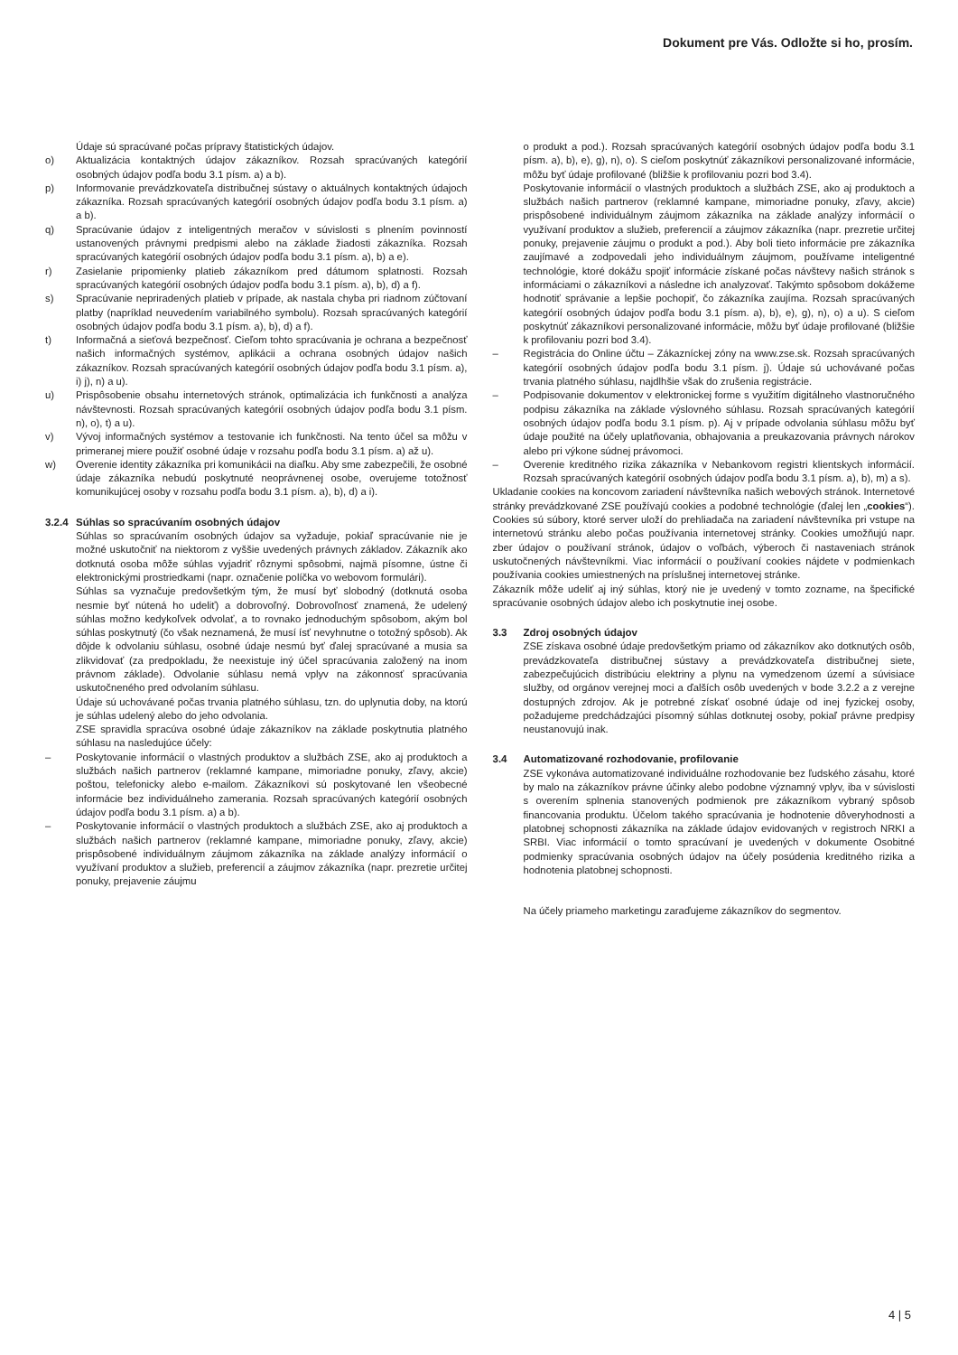Dokument pre Vás. Odložte si ho, prosím.
Údaje sú spracúvané počas prípravy štatistických údajov.
o) Aktualizácia kontaktných údajov zákazníkov. Rozsah spracúvaných kategórií osobných údajov podľa bodu 3.1 písm. a) a b).
p) Informovanie prevádzkovateľa distribučnej sústavy o aktuálnych kontaktných údajoch zákazníka. Rozsah spracúvaných kategórií osobných údajov podľa bodu 3.1 písm. a) a b).
q) Spracúvanie údajov z inteligentných meračov v súvislosti s plnením povinností ustanovených právnymi predpismi alebo na základe žiadosti zákazníka. Rozsah spracúvaných kategórií osobných údajov podľa bodu 3.1 písm. a), b) a e).
r) Zasielanie pripomienky platieb zákazníkom pred dátumom splatnosti. Rozsah spracúvaných kategórií osobných údajov podľa bodu 3.1 písm. a), b), d) a f).
s) Spracúvanie nepriradených platieb v prípade, ak nastala chyba pri riadnom zúčtovaní platby (napríklad neuvedením variabilného symbolu). Rozsah spracúvaných kategórií osobných údajov podľa bodu 3.1 písm. a), b), d) a f).
t) Informačná a sieťová bezpečnosť. Cieľom tohto spracúvania je ochrana a bezpečnosť našich informačných systémov, aplikácii a ochrana osobných údajov našich zákazníkov. Rozsah spracúvaných kategórií osobných údajov podľa bodu 3.1 písm. a), i) j), n) a u).
u) Prispôsobenie obsahu internetových stránok, optimalizácia ich funkčnosti a analýza návštevnosti. Rozsah spracúvaných kategórií osobných údajov podľa bodu 3.1 písm. n), o), t) a u).
v) Vývoj informačných systémov a testovanie ich funkčnosti. Na tento účel sa môžu v primeranej miere použiť osobné údaje v rozsahu podľa bodu 3.1 písm. a) až u).
w) Overenie identity zákazníka pri komunikácii na diaľku. Aby sme zabezpečili, že osobné údaje zákazníka nebudú poskytnuté neoprávnenej osobe, overujeme totožnosť komunikujúcej osoby v rozsahu podľa bodu 3.1 písm. a), b), d) a i).
3.2.4 Súhlas so spracúvaním osobných údajov
Súhlas so spracúvaním osobných údajov sa vyžaduje, pokiaľ spracúvanie nie je možné uskutočniť na niektorom z vyššie uvedených právnych základov. Zákazník ako dotknutá osoba môže súhlas vyjadriť rôznymi spôsobmi, najmä písomne, ústne či elektronickými prostriedkami (napr. označenie políčka vo webovom formulári).
Súhlas sa vyznačuje predovšetkým tým, že musí byť slobodný (dotknutá osoba nesmie byť nútená ho udeliť) a dobrovoľný. Dobrovoľnosť znamená, že udelený súhlas možno kedykoľvek odvolať, a to rovnako jednoduchým spôsobom, akým bol súhlas poskytnutý (čo však neznamená, že musí ísť nevyhnutne o totožný spôsob). Ak dôjde k odvolaniu súhlasu, osobné údaje nesmú byť ďalej spracúvané a musia sa zlikvidovať (za predpokladu, že neexistuje iný účel spracúvania založený na inom právnom základe). Odvolanie súhlasu nemá vplyv na zákonnosť spracúvania uskutočneného pred odvolaním súhlasu.
Údaje sú uchovávané počas trvania platného súhlasu, tzn. do uplynutia doby, na ktorú je súhlas udelený alebo do jeho odvolania.
ZSE spravidla spracúva osobné údaje zákazníkov na základe poskytnutia platného súhlasu na nasledujúce účely:
– Poskytovanie informácií o vlastných produktov a službách ZSE, ako aj produktoch a službách našich partnerov (reklamné kampane, mimoriadne ponuky, zľavy, akcie) poštou, telefonicky alebo e-mailom. Zákazníkovi sú poskytované len všeobecné informácie bez individuálneho zamerania. Rozsah spracúvaných kategórií osobných údajov podľa bodu 3.1 písm. a) a b).
– Poskytovanie informácií o vlastných produktoch a službách ZSE, ako aj produktoch a službách našich partnerov (reklamné kampane, mimoriadne ponuky, zľavy, akcie) prispôsobené individuálnym záujmom zákazníka na základe analýzy informácií o využívaní produktov a služieb, preferencií a záujmov zákazníka (napr. prezretie určitej ponuky, prejavenie záujmu
o produkt a pod.). Rozsah spracúvaných kategórií osobných údajov podľa bodu 3.1 písm. a), b), e), g), n), o). S cieľom poskytnúť zákazníkovi personalizované informácie, môžu byť údaje profilované (bližšie k profilovaniu pozri bod 3.4).
Poskytovanie informácií o vlastných produktoch a službách ZSE, ako aj produktoch a službách našich partnerov (reklamné kampane, mimoriadne ponuky, zľavy, akcie) prispôsobené individuálnym záujmom zákazníka na základe analýzy informácií o využívaní produktov a služieb, preferencií a záujmov zákazníka (napr. prezretie určitej ponuky, prejavenie záujmu o produkt a pod.). Aby boli tieto informácie pre zákazníka zaujímavé a zodpovedali jeho individuálnym záujmom, používame inteligentné technológie, ktoré dokážu spojiť informácie získané počas návštevy našich stránok s informáciami o zákazníkovi a následne ich analyzovať. Takýmto spôsobom dokážeme hodnotiť správanie a lepšie pochopiť, čo zákazníka zaujíma. Rozsah spracúvaných kategórií osobných údajov podľa bodu 3.1 písm. a), b), e), g), n), o) a u). S cieľom poskytnúť zákazníkovi personalizované informácie, môžu byť údaje profilované (bližšie k profilovaniu pozri bod 3.4).
– Registrácia do Online účtu – Zákazníckej zóny na www.zse.sk. Rozsah spracúvaných kategórií osobných údajov podľa bodu 3.1 písm. j). Údaje sú uchovávané počas trvania platného súhlasu, najdlhšie však do zrušenia registrácie.
– Podpisovanie dokumentov v elektronickej forme s využitím digitálneho vlastnoručného podpisu zákazníka na základe výslovného súhlasu. Rozsah spracúvaných kategórií osobných údajov podľa bodu 3.1 písm. p). Aj v prípade odvolania súhlasu môžu byť údaje použité na účely uplatňovania, obhajovania a preukazovania právnych nárokov alebo pri výkone súdnej právomoci.
– Overenie kreditného rizika zákazníka v Nebankovom registri klientskych informácií. Rozsah spracúvaných kategórií osobných údajov podľa bodu 3.1 písm. a), b), m) a s).
Ukladanie cookies na koncovom zariadení návštevníka našich webových stránok. Internetové stránky prevádzkované ZSE používajú cookies a podobné technológie (ďalej len „cookies“). Cookies sú súbory, ktoré server uloží do prehliadača na zariadení návštevníka pri vstupe na internetovú stránku alebo počas používania internetovej stránky. Cookies umožňujú napr. zber údajov o používaní stránok, údajov o voľbách, výberoch či nastaveniach stránok uskutočnených návštevníkmi. Viac informácií o používaní cookies nájdete v podmienkach používania cookies umiestnených na príslušnej internetovej stránke.
Zákazník môže udeliť aj iný súhlas, ktorý nie je uvedený v tomto zozname, na špecifické spracúvanie osobných údajov alebo ich poskytnutie inej osobe.
3.3 Zdroj osobných údajov
ZSE získava osobné údaje predovšetkým priamo od zákazníkov ako dotknutých osôb, prevádzkovateľa distribučnej sústavy a prevádzkovateľa distribučnej siete, zabezpečujúcich distribúciu elektriny a plynu na vymedzenom území a súvisiace služby, od orgánov verejnej moci a ďalších osôb uvedených v bode 3.2.2 a z verejne dostupných zdrojov. Ak je potrebné získať osobné údaje od inej fyzickej osoby, požadujeme predchádzajúci písomný súhlas dotknutej osoby, pokiaľ právne predpisy neustanovujú inak.
3.4 Automatizované rozhodovanie, profilovanie
ZSE vykonáva automatizované individuálne rozhodovanie bez ľudského zásahu, ktoré by malo na zákazníkov právne účinky alebo podobne významný vplyv, iba v súvislosti s overením splnenia stanovených podmienok pre zákazníkom vybraný spôsob financovania produktu. Účelom takého spracúvania je hodnotenie dôveryhodnosti a platobnej schopnosti zákazníka na základe údajov evidovaných v registroch NRKI a SRBI. Viac informácií o tomto spracúvaní je uvedených v dokumente Osobitné podmienky spracúvania osobných údajov na účely posúdenia kreditného rizika a hodnotenia platobnej schopnosti.
Na účely priameho marketingu zaraďujeme zákazníkov do segmentov.
4 | 5